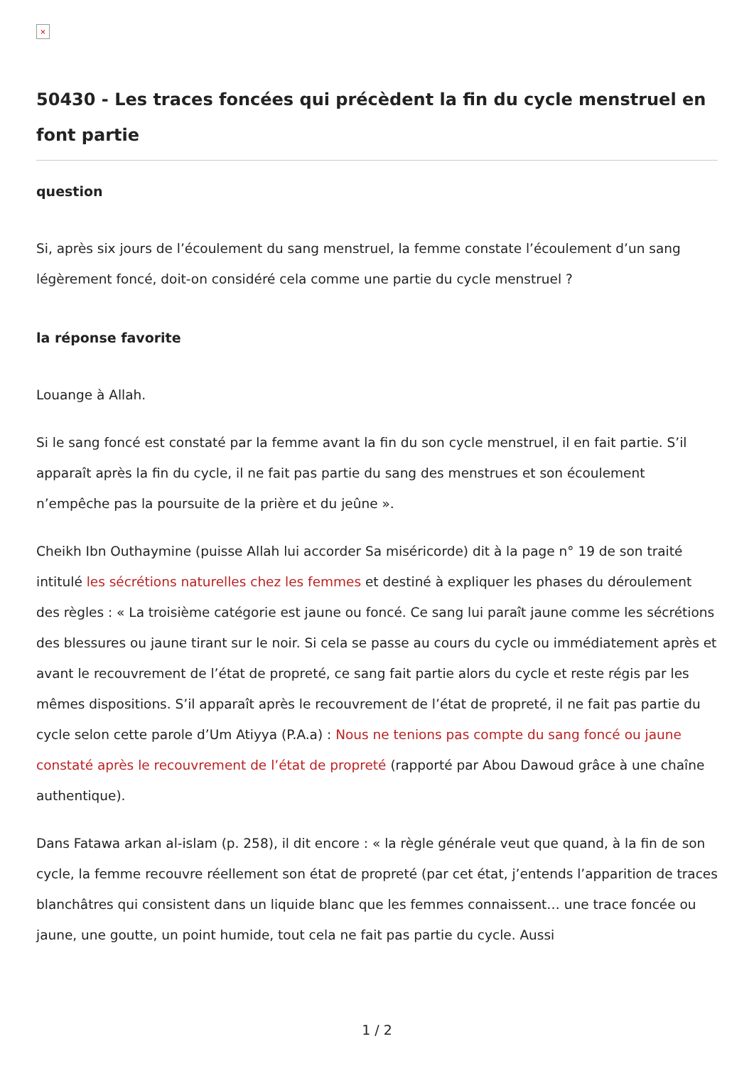×
50430 - Les traces foncées qui précèdent la fin du cycle menstruel en font partie
question
Si, après six jours de l’écoulement du sang menstruel, la femme constate l’écoulement d’un sang légèrement foncé, doit-on considéré cela comme une partie du cycle menstruel ?
la réponse favorite
Louange à Allah.
Si le sang foncé est constaté par la femme avant la fin du son cycle menstruel, il en fait partie. S’il apparaît après la fin du cycle, il ne fait pas partie du sang des menstrues et son écoulement n’empêche pas la poursuite de la prière et du jeûne ».
Cheikh Ibn Outhaymine (puisse Allah lui accorder Sa miséricorde) dit à la page n° 19 de son traité intitulé les sécrétions naturelles chez les femmes et destiné à expliquer les phases du déroulement des règles : « La troisième catégorie est jaune ou foncé. Ce sang lui paraît jaune comme les sécrétions des blessures ou jaune tirant sur le noir. Si cela se passe au cours du cycle ou immédiatement après et avant le recouvrement de l’état de propreté, ce sang fait partie alors du cycle et reste régis par les mêmes dispositions. S’il apparaît après le recouvrement de l’état de propreté, il ne fait pas partie du cycle selon cette parole d’Um Atiyya (P.A.a) : Nous ne tenions pas compte du sang foncé ou jaune constaté après le recouvrement de l’état de propreté (rapporté par Abou Dawoud grâce à une chaîne authentique).
Dans Fatawa arkan al-islam (p. 258), il dit encore : « la règle générale veut que quand, à la fin de son cycle, la femme recouvre réellement son état de propreté (par cet état, j’entends l’apparition de traces blanchâtres qui consistent dans un liquide blanc que les femmes connaissent… une trace foncée ou jaune, une goutte, un point humide, tout cela ne fait pas partie du cycle. Aussi
1 / 2